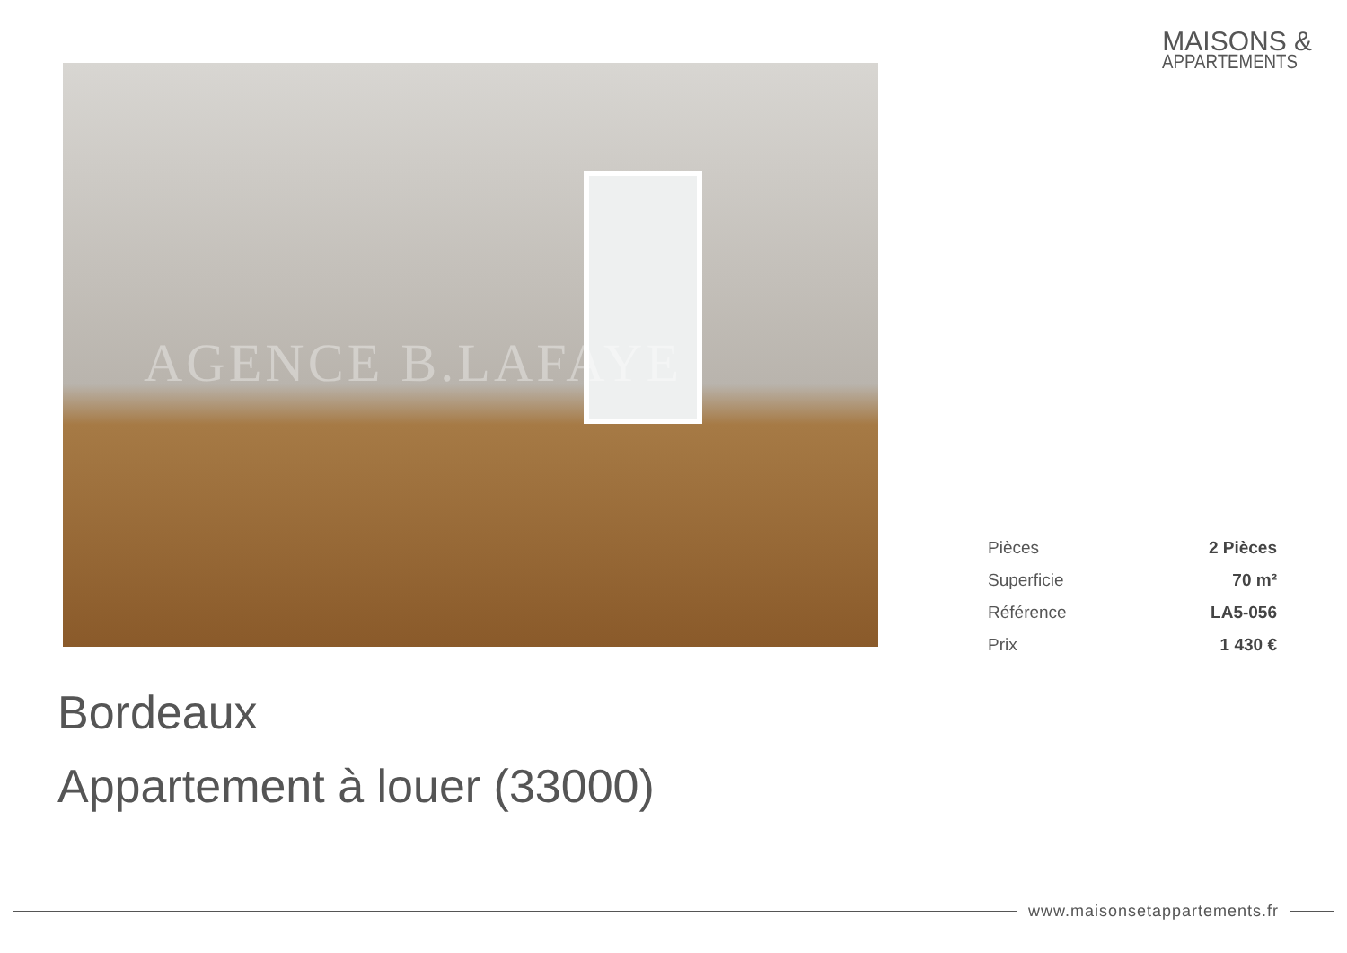MAISONS &
APPARTEMENTS
AGENCE B.LAFAYE
| Pièces | 2 Pièces |
| Superficie | 70 m² |
| Référence | LA5-056 |
| Prix | 1 430 € |
Bordeaux
Appartement à louer (33000)
www.maisonsetappartements.fr